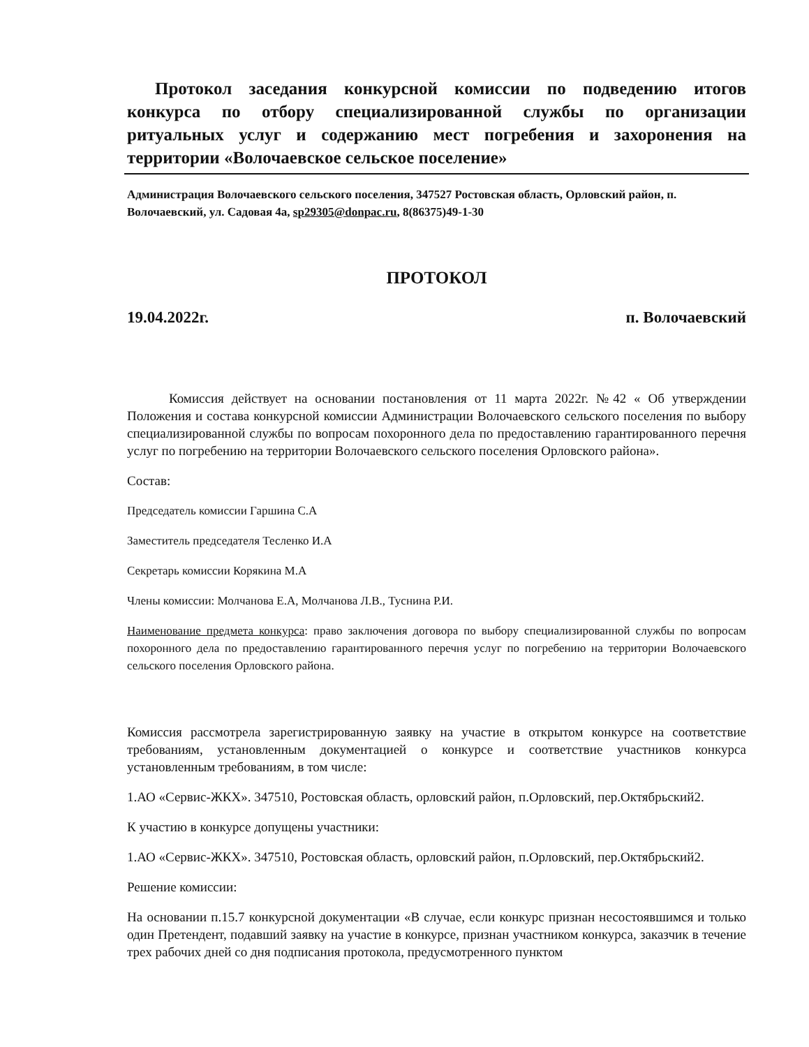Протокол заседания конкурсной комиссии по подведению итогов конкурса по отбору специализированной службы по организации ритуальных услуг и содержанию мест погребения и захоронения на территории «Волочаевское сельское поселение»
Администрация Волочаевского сельского поселения, 347527 Ростовская область, Орловский район, п. Волочаевский, ул. Садовая 4а, sp29305@donpac.ru, 8(86375)49-1-30
ПРОТОКОЛ
19.04.2022г. п. Волочаевский
Комиссия действует на основании постановления от 11 марта 2022г. №42 « Об утверждении Положения и состава конкурсной комиссии Администрации Волочаевского сельского поселения по выбору специализированной службы по вопросам похоронного дела по предоставлению гарантированного перечня услуг по погребению на территории Волочаевского сельского поселения Орловского района».
Состав:
Председатель комиссии Гаршина С.А
Заместитель председателя Тесленко И.А
Секретарь комиссии Корякина М.А
Члены комиссии: Молчанова Е.А, Молчанова Л.В., Туснина Р.И.
Наименование предмета конкурса: право заключения договора по выбору специализированной службы по вопросам похоронного дела по предоставлению гарантированного перечня услуг по погребению на территории Волочаевского сельского поселения Орловского района.
Комиссия рассмотрела зарегистрированную заявку на участие в открытом конкурсе на соответствие требованиям, установленным документацией о конкурсе и соответствие участников конкурса установленным требованиям, в том числе:
1.АО «Сервис-ЖКХ». 347510, Ростовская область, орловский район, п.Орловский, пер.Октябрьский2.
К участию в конкурсе допущены участники:
1.АО «Сервис-ЖКХ». 347510, Ростовская область, орловский район, п.Орловский, пер.Октябрьский2.
Решение комиссии:
На основании п.15.7 конкурсной документации «В случае, если конкурс признан несостоявшимся и только один Претендент, подавший заявку на участие в конкурсе, признан участником конкурса, заказчик в течение трех рабочих дней со дня подписания протокола, предусмотренного пунктом